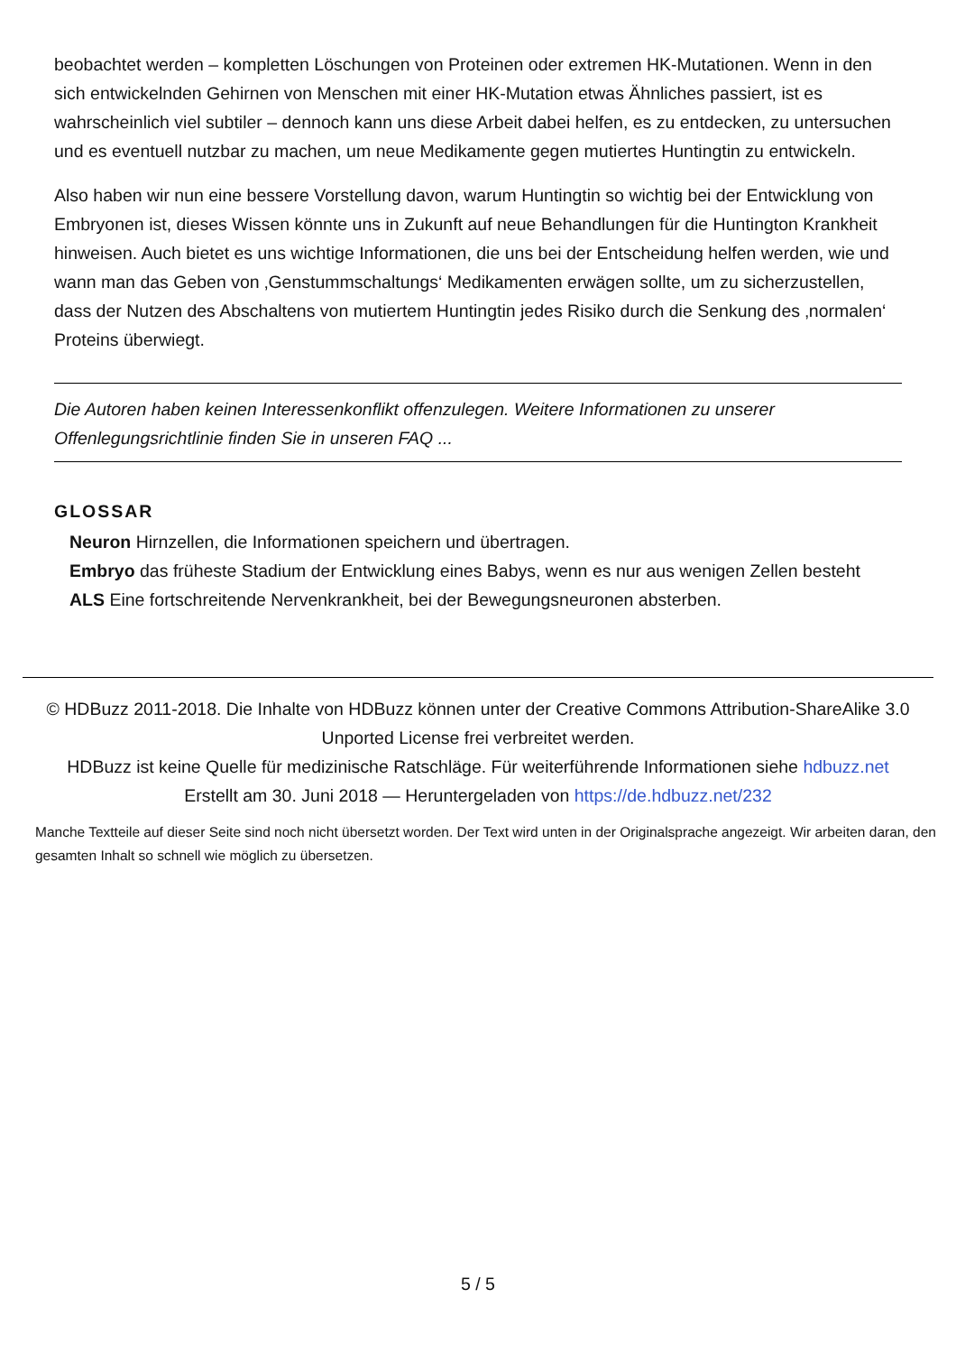beobachtet werden – kompletten Löschungen von Proteinen oder extremen HK-Mutationen. Wenn in den sich entwickelnden Gehirnen von Menschen mit einer HK-Mutation etwas Ähnliches passiert, ist es wahrscheinlich viel subtiler – dennoch kann uns diese Arbeit dabei helfen, es zu entdecken, zu untersuchen und es eventuell nutzbar zu machen, um neue Medikamente gegen mutiertes Huntingtin zu entwickeln.
Also haben wir nun eine bessere Vorstellung davon, warum Huntingtin so wichtig bei der Entwicklung von Embryonen ist, dieses Wissen könnte uns in Zukunft auf neue Behandlungen für die Huntington Krankheit hinweisen. Auch bietet es uns wichtige Informationen, die uns bei der Entscheidung helfen werden, wie und wann man das Geben von ‚Genstummschaltungs‘ Medikamenten erwägen sollte, um zu sicherzustellen, dass der Nutzen des Abschaltens von mutiertem Huntingtin jedes Risiko durch die Senkung des ‚normalen‘ Proteins überwiegt.
Die Autoren haben keinen Interessenkonflikt offenzulegen. Weitere Informationen zu unserer Offenlegungsrichtlinie finden Sie in unseren FAQ ...
GLOSSAR
Neuron Hirnzellen, die Informationen speichern und übertragen.
Embryo das früheste Stadium der Entwicklung eines Babys, wenn es nur aus wenigen Zellen besteht
ALS Eine fortschreitende Nervenkrankheit, bei der Bewegungsneuronen absterben.
© HDBuzz 2011-2018. Die Inhalte von HDBuzz können unter der Creative Commons Attribution-ShareAlike 3.0 Unported License frei verbreitet werden.
HDBuzz ist keine Quelle für medizinische Ratschläge. Für weiterführende Informationen siehe hdbuzz.net
Erstellt am 30. Juni 2018 — Heruntergeladen von https://de.hdbuzz.net/232
Manche Textteile auf dieser Seite sind noch nicht übersetzt worden. Der Text wird unten in der Originalsprache angezeigt. Wir arbeiten daran, den gesamten Inhalt so schnell wie möglich zu übersetzen.
5 / 5